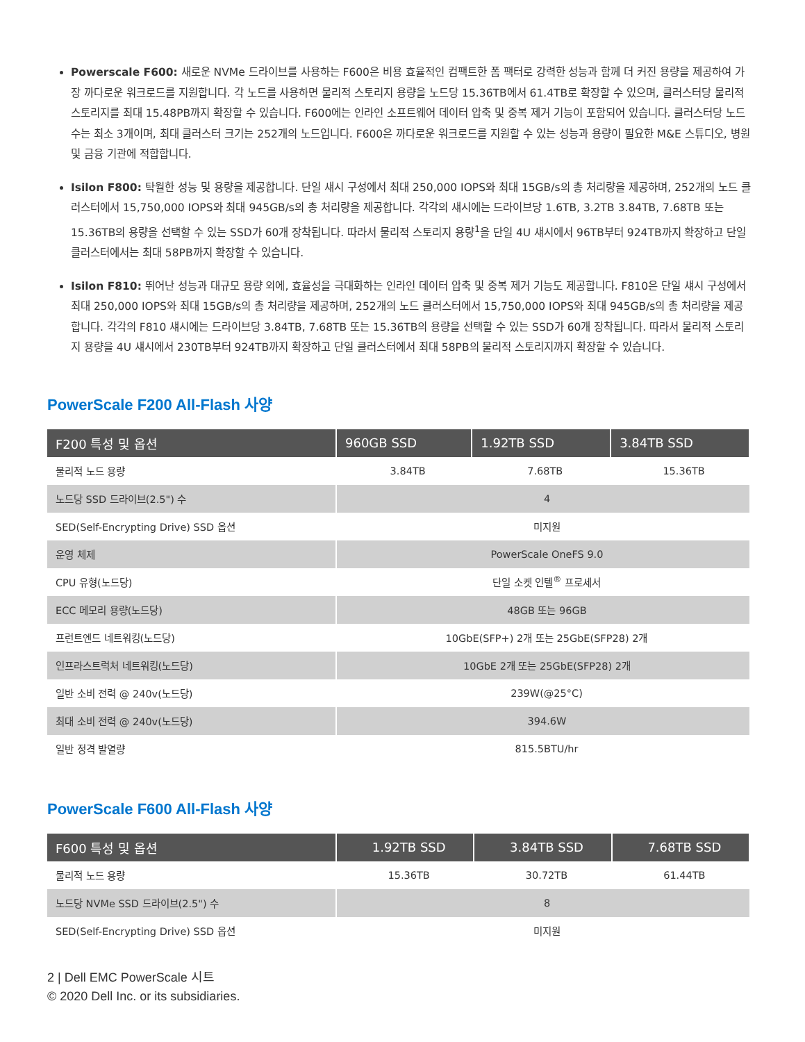Powerscale F600: 새로운 NVMe 드라이브를 사용하는 F600은 비용 효율적인 컴팩트한 폼 팩터로 강력한 성능과 함께 더 커진 용량을 제공하여 가장 까다로운 워크로드를 지원합니다. 각 노드를 사용하면 물리적 스토리지 용량을 노드당 15.36TB에서 61.4TB로 확장할 수 있으며, 클러스터당 물리적 스토리지를 최대 15.48PB까지 확장할 수 있습니다. F600에는 인라인 소프트웨어 데이터 압축 및 중복 제거 기능이 포함되어 있습니다. 클러스터당 노드 수는 최소 3개이며, 최대 클러스터 크기는 252개의 노드입니다. F600은 까다로운 워크로드를 지원할 수 있는 성능과 용량이 필요한 M&E 스튜디오, 병원 및 금융 기관에 적합합니다.
Isilon F800: 탁월한 성능 및 용량을 제공합니다. 단일 섀시 구성에서 최대 250,000 IOPS와 최대 15GB/s의 총 처리량을 제공하며, 252개의 노드 클러스터에서 15,750,000 IOPS와 최대 945GB/s의 총 처리량을 제공합니다. 각각의 섀시에는 드라이브당 1.6TB, 3.2TB 3.84TB, 7.68TB 또는 15.36TB의 용량을 선택할 수 있는 SSD가 60개 장착됩니다. 따라서 물리적 스토리지 용량<sup>1</sup>을 단일 4U 섀시에서 96TB부터 924TB까지 확장하고 단일 클러스터에서는 최대 58PB까지 확장할 수 있습니다.
Isilon F810: 뛰어난 성능과 대규모 용량 외에, 효율성을 극대화하는 인라인 데이터 압축 및 중복 제거 기능도 제공합니다. F810은 단일 섀시 구성에서 최대 250,000 IOPS와 최대 15GB/s의 총 처리량을 제공하며, 252개의 노드 클러스터에서 15,750,000 IOPS와 최대 945GB/s의 총 처리량을 제공합니다. 각각의 F810 섀시에는 드라이브당 3.84TB, 7.68TB 또는 15.36TB의 용량을 선택할 수 있는 SSD가 60개 장착됩니다. 따라서 물리적 스토리지 용량을 4U 섀시에서 230TB부터 924TB까지 확장하고 단일 클러스터에서 최대 58PB의 물리적 스토리지까지 확장할 수 있습니다.
PowerScale F200 All-Flash 사양
| F200 특성 및 옵션 | 960GB SSD | 1.92TB SSD | 3.84TB SSD |
| --- | --- | --- | --- |
| 물리적 노드 용량 | 3.84TB | 7.68TB | 15.36TB |
| 노드당 SSD 드라이브(2.5") 수 | 4 | | |
| SED(Self-Encrypting Drive) SSD 옵션 | 미지원 | | |
| 운영 체제 | PowerScale OneFS 9.0 | | |
| CPU 유형(노드당) | 단일 소켓 인텔<sup>®</sup> 프로세서 | | |
| ECC 메모리 용량(노드당) | 48GB 또는 96GB | | |
| 프런트엔드 네트워킹(노드당) | 10GbE(SFP+) 2개 또는 25GbE(SFP28) 2개 | | |
| 인프라스트럭처 네트워킹(노드당) | 10GbE 2개 또는 25GbE(SFP28) 2개 | | |
| 일반 소비 전력 @ 240v(노드당) | 239W(@25°C) | | |
| 최대 소비 전력 @ 240v(노드당) | 394.6W | | |
| 일반 정격 발열량 | 815.5BTU/hr | | |
PowerScale F600 All-Flash 사양
| F600 특성 및 옵션 | 1.92TB SSD | 3.84TB SSD | 7.68TB SSD |
| --- | --- | --- | --- |
| 물리적 노드 용량 | 15.36TB | 30.72TB | 61.44TB |
| 노드당 NVMe SSD 드라이브(2.5") 수 | 8 | | |
| SED(Self-Encrypting Drive) SSD 옵션 | 미지원 | | |
2 | Dell EMC PowerScale 시트
© 2020 Dell Inc. or its subsidiaries.